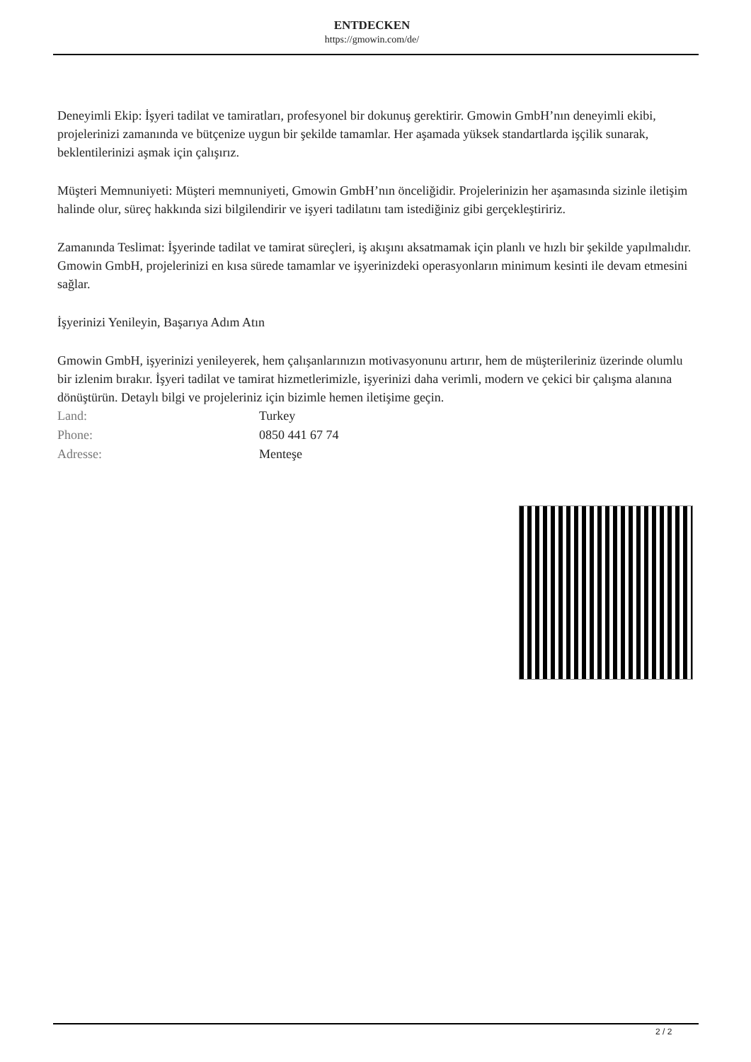ENTDECKEN
https://gmowin.com/de/
Deneyimli Ekip: İşyeri tadilat ve tamiratları, profesyonel bir dokunuş gerektirir. Gmowin GmbH’nın deneyimli ekibi, projelerinizi zamanında ve bütçenize uygun bir şekilde tamamlar. Her aşamada yüksek standartlarda işçilik sunarak, beklentilerinizi aşmak için çalışırız.
Müşteri Memnuniyeti: Müşteri memnuniyeti, Gmowin GmbH’nın önceliğidir. Projelerinizin her aşamasında sizinle iletişim halinde olur, süreç hakkında sizi bilgilendirir ve işyeri tadilatını tam istediğiniz gibi gerçekleştiririz.
Zamanında Teslimat: İşyerinde tadilat ve tamirat süreçleri, iş akışını aksatmamak için planlı ve hızlı bir şekilde yapılmalıdır. Gmowin GmbH, projelerinizi en kısa sürede tamamlar ve işyerinizdeki operasyonların minimum kesinti ile devam etmesini sağlar.
İşyerinizi Yenileyin, Başarıya Adım Atın
Gmowin GmbH, işyerinizi yenileyerek, hem çalışanlarınızın motivasyonunu artırır, hem de müşterileriniz üzerinde olumlu bir izlenim bırakır. İşyeri tadilat ve tamirat hizmetlerimizle, işyerinizi daha verimli, modern ve çekici bir çalışma alanına dönüştürün. Detaylı bilgi ve projeleriniz için bizimle hemen iletişime geçin.
| Land: | Turkey |
| Phone: | 0850 441 67 74 |
| Adresse: | Menteşe |
2 / 2